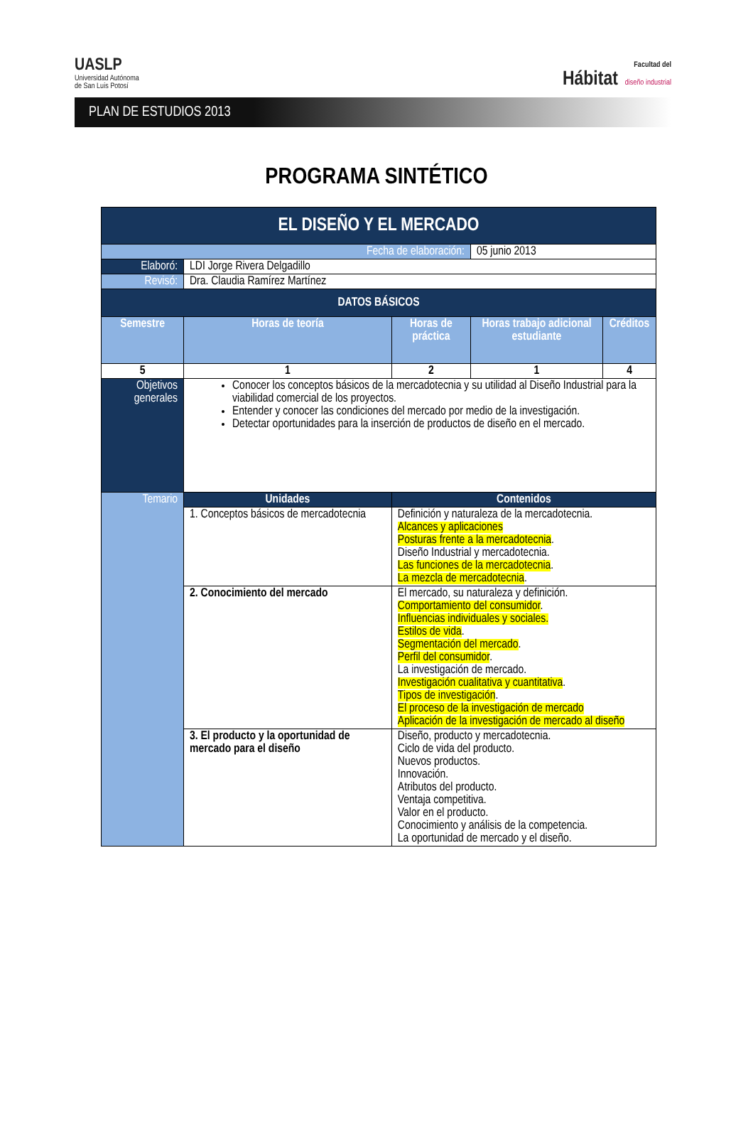UASLP
Universidad Autónoma
de San Luis Potosí
Facultad del
Hábitat diseño industrial
PLAN DE ESTUDIOS 2013
PROGRAMA SINTÉTICO
| EL DISEÑO Y EL MERCADO | | | | |
| --- | --- | --- | --- | --- |
| Fecha de elaboración: | | | 05 junio 2013 | |
| Elaboró: | LDI Jorge Rivera Delgadillo | | | |
| Revisó: | Dra. Claudia Ramírez Martínez | | | |
| DATOS BÁSICOS | | | | |
| Semestre | Horas de teoría | Horas de práctica | Horas trabajo adicional estudiante | Créditos |
| 5 | 1 | 2 | 1 | 4 |
| Objetivos generales | Conocer los conceptos básicos de la mercadotecnia y su utilidad al Diseño Industrial para la viabilidad comercial de los proyectos. Entender y conocer las condiciones del mercado por medio de la investigación. Detectar oportunidades para la inserción de productos de diseño en el mercado. | | | |
| Temario | Unidades | Contenidos | | |
| | 1. Conceptos básicos de mercadotecnia | Definición y naturaleza de la mercadotecnia. Alcances y aplicaciones Posturas frente a la mercadotecnia . Diseño Industrial y mercadotecnia. Las funciones de la mercadotecnia . La mezcla de mercadotecnia . | | |
| | 2. Conocimiento del mercado | El mercado, su naturaleza y definición. Comportamiento del consumidor . Influencias individuales y sociales. Estilos de vida . Segmentación del mercado . Perfil del consumidor . La investigación de mercado. Investigación cualitativa y cuantitativa . Tipos de investigación . El proceso de la investigación de mercado Aplicación de la investigación de mercado al diseño | | |
| | 3. El producto y la oportunidad de mercado para el diseño | Diseño, producto y mercadotecnia. Ciclo de vida del producto. Nuevos productos. Innovación. Atributos del producto. Ventaja competitiva. Valor en el producto. Conocimiento y análisis de la competencia. La oportunidad de mercado y el diseño. | | |